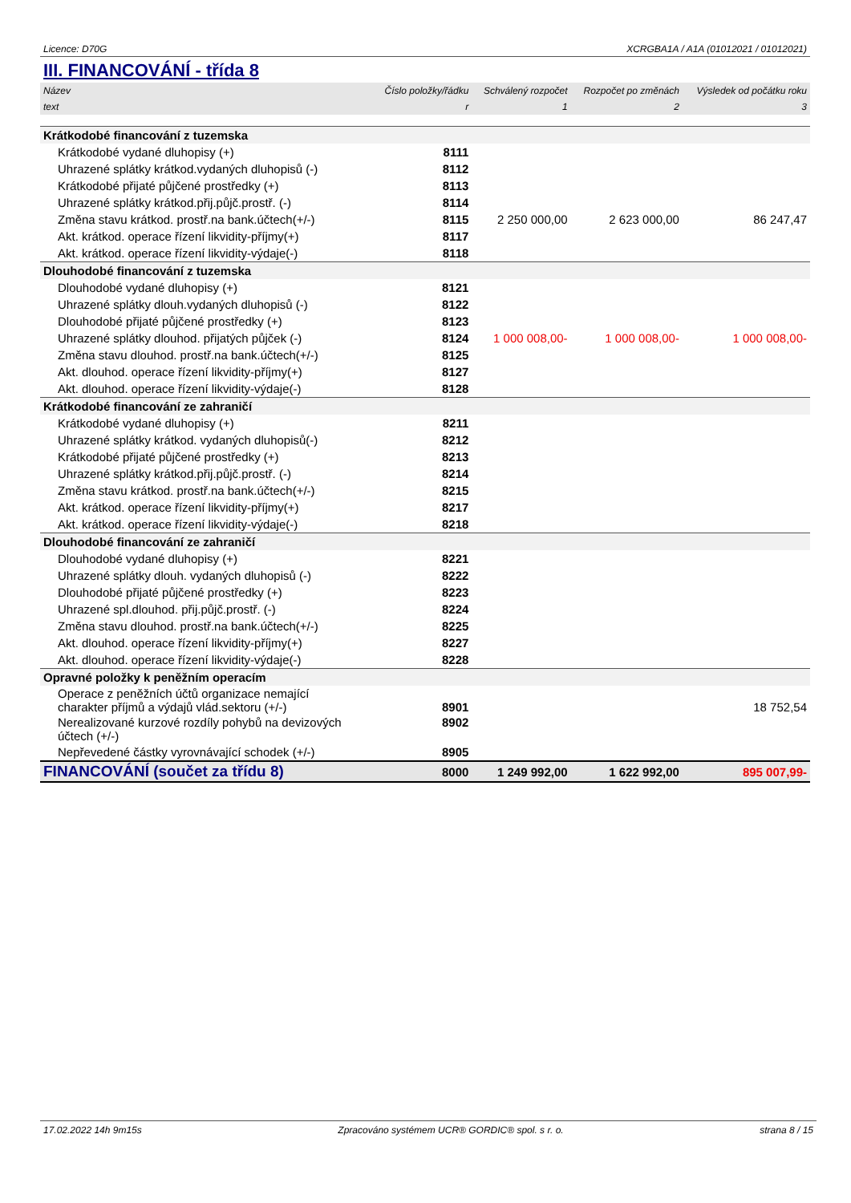Licence: D70G XCRGBA1A / A1A (01012021 / 01012021)
III. FINANCOVÁNÍ - třída 8
| Název | Číslo položky/řádku | Schválený rozpočet | Rozpočet po změnách | Výsledek od počátku roku |
| --- | --- | --- | --- | --- |
| text | r | 1 | 2 | 3 |
| Krátkodobé financování z tuzemska | | | | |
| Krátkodobé vydané dluhopisy (+) | 8111 | | | |
| Uhrazené splátky krátkod.vydaných dluhopisů (-) | 8112 | | | |
| Krátkodobé přijaté půjčené prostředky (+) | 8113 | | | |
| Uhrazené splátky krátkod.přij.půjč.prostř. (-) | 8114 | | | |
| Změna stavu krátkod. prostř.na bank.účtech(+/-) | 8115 | 2 250 000,00 | 2 623 000,00 | 86 247,47 |
| Akt. krátkod. operace řízení likvidity-příjmy(+) | 8117 | | | |
| Akt. krátkod. operace řízení likvidity-výdaje(-) | 8118 | | | |
| Dlouhodobé financování z tuzemska | | | | |
| Dlouhodobé vydané dluhopisy (+) | 8121 | | | |
| Uhrazené splátky dlouh.vydaných dluhopisů (-) | 8122 | | | |
| Dlouhodobé přijaté půjčené prostředky (+) | 8123 | | | |
| Uhrazené splátky dlouhod. přijatých půjček (-) | 8124 | 1 000 008,00- | 1 000 008,00- | 1 000 008,00- |
| Změna stavu dlouhod. prostř.na bank.účtech(+/-) | 8125 | | | |
| Akt. dlouhod. operace řízení likvidity-příjmy(+) | 8127 | | | |
| Akt. dlouhod. operace řízení likvidity-výdaje(-) | 8128 | | | |
| Krátkodobé financování ze zahraničí | | | | |
| Krátkodobé vydané dluhopisy (+) | 8211 | | | |
| Uhrazené splátky krátkod. vydaných dluhopisů(-) | 8212 | | | |
| Krátkodobé přijaté půjčené prostředky (+) | 8213 | | | |
| Uhrazené splátky krátkod.přij.půjč.prostř. (-) | 8214 | | | |
| Změna stavu krátkod. prostř.na bank.účtech(+/-) | 8215 | | | |
| Akt. krátkod. operace řízení likvidity-příjmy(+) | 8217 | | | |
| Akt. krátkod. operace řízení likvidity-výdaje(-) | 8218 | | | |
| Dlouhodobé financování ze zahraničí | | | | |
| Dlouhodobé vydané dluhopisy (+) | 8221 | | | |
| Uhrazené splátky dlouh. vydaných dluhopisů (-) | 8222 | | | |
| Dlouhodobé přijaté půjčené prostředky (+) | 8223 | | | |
| Uhrazené spl.dlouhod. přij.půjč.prostř. (-) | 8224 | | | |
| Změna stavu dlouhod. prostř.na bank.účtech(+/-) | 8225 | | | |
| Akt. dlouhod. operace řízení likvidity-příjmy(+) | 8227 | | | |
| Akt. dlouhod. operace řízení likvidity-výdaje(-) | 8228 | | | |
| Opravné položky k peněžním operacím | | | | |
| Operace z peněžních účtů organizace nemající charakter příjmů a výdajů vlád.sektoru (+/-) | 8901 | | | 18 752,54 |
| Nerealizované kurzové rozdíly pohybů na devizových účtech (+/-) | 8902 | | | |
| Nepřevedené částky vyrovnávající schodek (+/-) | 8905 | | | |
| FINANCOVÁNÍ (součet za třídu 8) | 8000 | 1 249 992,00 | 1 622 992,00 | 895 007,99- |
17.02.2022 14h 9m15s Zpracováno systémem UCR® GORDIC® spol. s r. o. strana 8 / 15